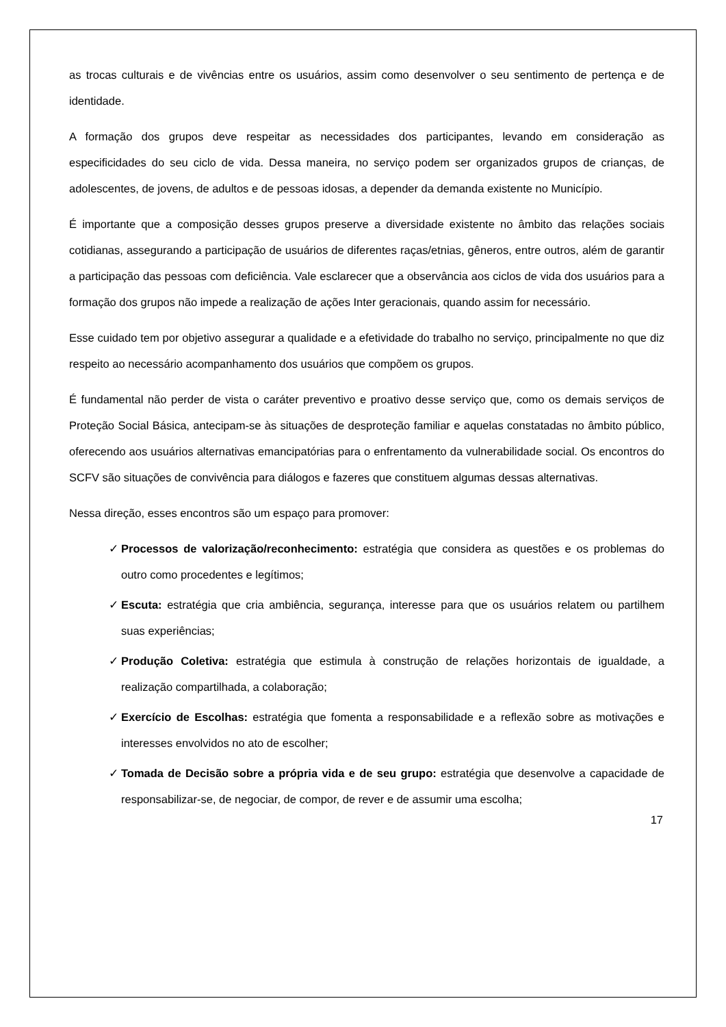as trocas culturais e de vivências entre os usuários, assim como desenvolver o seu sentimento de pertença e de identidade.
A formação dos grupos deve respeitar as necessidades dos participantes, levando em consideração as especificidades do seu ciclo de vida. Dessa maneira, no serviço podem ser organizados grupos de crianças, de adolescentes, de jovens, de adultos e de pessoas idosas, a depender da demanda existente no Município.
É importante que a composição desses grupos preserve a diversidade existente no âmbito das relações sociais cotidianas, assegurando a participação de usuários de diferentes raças/etnias, gêneros, entre outros, além de garantir a participação das pessoas com deficiência. Vale esclarecer que a observância aos ciclos de vida dos usuários para a formação dos grupos não impede a realização de ações Inter geracionais, quando assim for necessário.
Esse cuidado tem por objetivo assegurar a qualidade e a efetividade do trabalho no serviço, principalmente no que diz respeito ao necessário acompanhamento dos usuários que compõem os grupos.
É fundamental não perder de vista o caráter preventivo e proativo desse serviço que, como os demais serviços de Proteção Social Básica, antecipam-se às situações de desproteção familiar e aquelas constatadas no âmbito público, oferecendo aos usuários alternativas emancipatórias para o enfrentamento da vulnerabilidade social. Os encontros do SCFV são situações de convivência para diálogos e fazeres que constituem algumas dessas alternativas.
Nessa direção, esses encontros são um espaço para promover:
✓ Processos de valorização/reconhecimento: estratégia que considera as questões e os problemas do outro como procedentes e legítimos;
✓ Escuta: estratégia que cria ambiência, segurança, interesse para que os usuários relatem ou partilhem suas experiências;
✓ Produção Coletiva: estratégia que estimula à construção de relações horizontais de igualdade, a realização compartilhada, a colaboração;
✓ Exercício de Escolhas: estratégia que fomenta a responsabilidade e a reflexão sobre as motivações e interesses envolvidos no ato de escolher;
✓ Tomada de Decisão sobre a própria vida e de seu grupo: estratégia que desenvolve a capacidade de responsabilizar-se, de negociar, de compor, de rever e de assumir uma escolha;
17